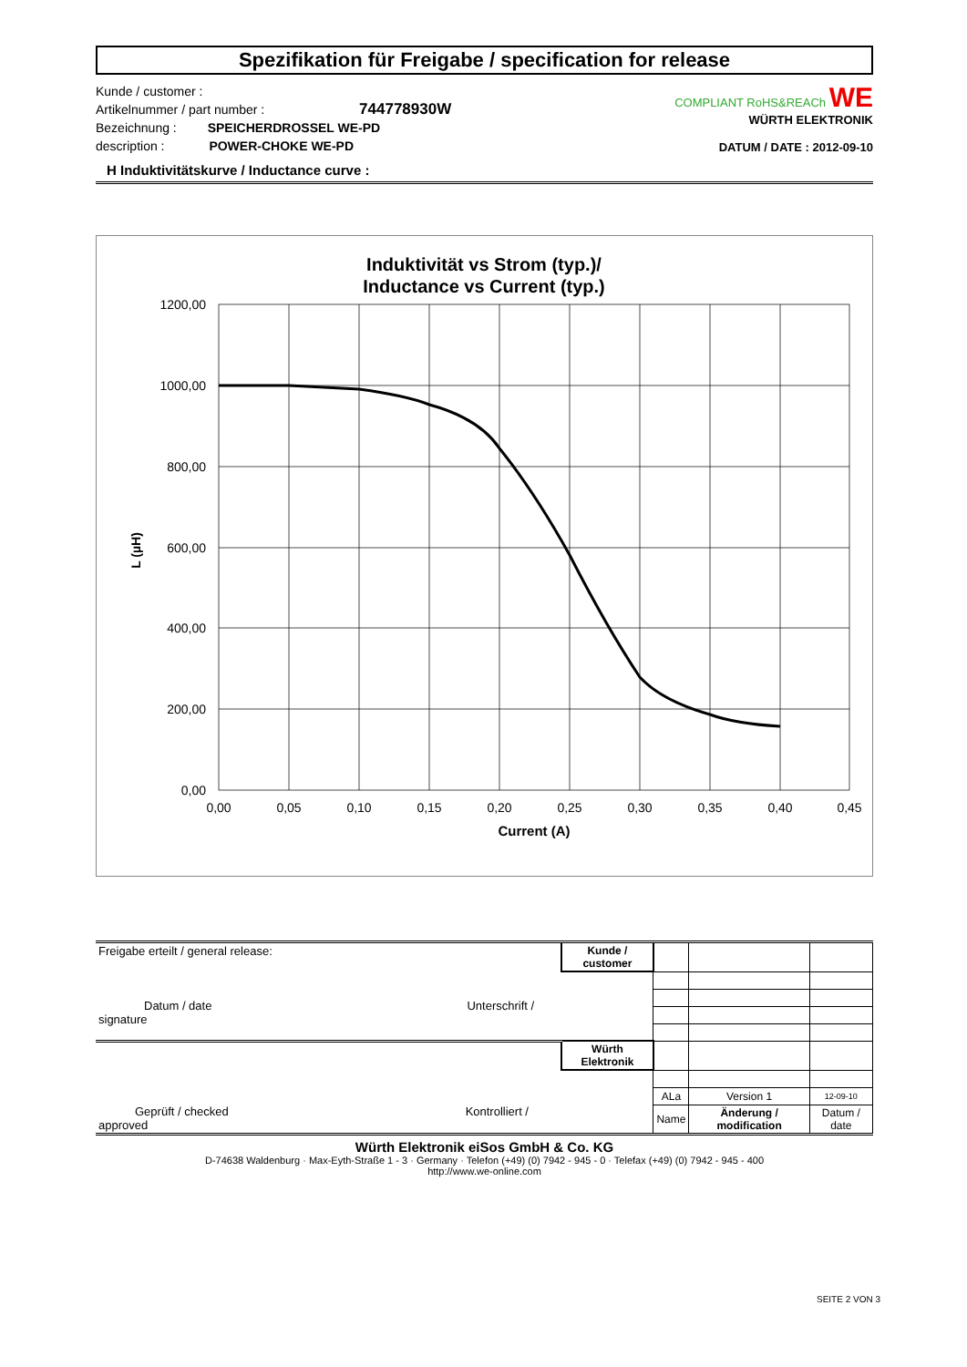Spezifikation für Freigabe / specification for release
Kunde / customer :
Artikelnummer / part number : 744778930W
Bezeichnung : SPEICHERDROSSEL WE-PD
description : POWER-CHOKE WE-PD
COMPLIANT RoHS&REACh WE
WÜRTH ELEKTRONIK
DATUM / DATE : 2012-09-10
H Induktivitätskurve / Inductance curve :
Induktivität vs Strom (typ.)/
Inductance vs Current (typ.)
1200,00
1000,00
800,00
600,00
400,00
200,00
0,00
0,00
0,05
0,10
0,15
0,20
0,25
0,30
0,35
0,40
0,45
Current (A)
L (µH)
| Freigabe erteilt / general release: Datum / date Unterschrift / signature | Kunde / customer | | | |
| Geprüft / checked Kontrolliert / approved | Würth Elektronik | | | |
| | | ALa | Version 1 | 12-09-10 |
| | | Name | Änderung / modification | Datum / date |
Würth Elektronik eiSos GmbH & Co. KG
D-74638 Waldenburg · Max-Eyth-Straße 1 - 3 · Germany · Telefon (+49) (0) 7942 - 945 - 0 · Telefax (+49) (0) 7942 - 945 - 400
http://www.we-online.com
SEITE 2 VON 3